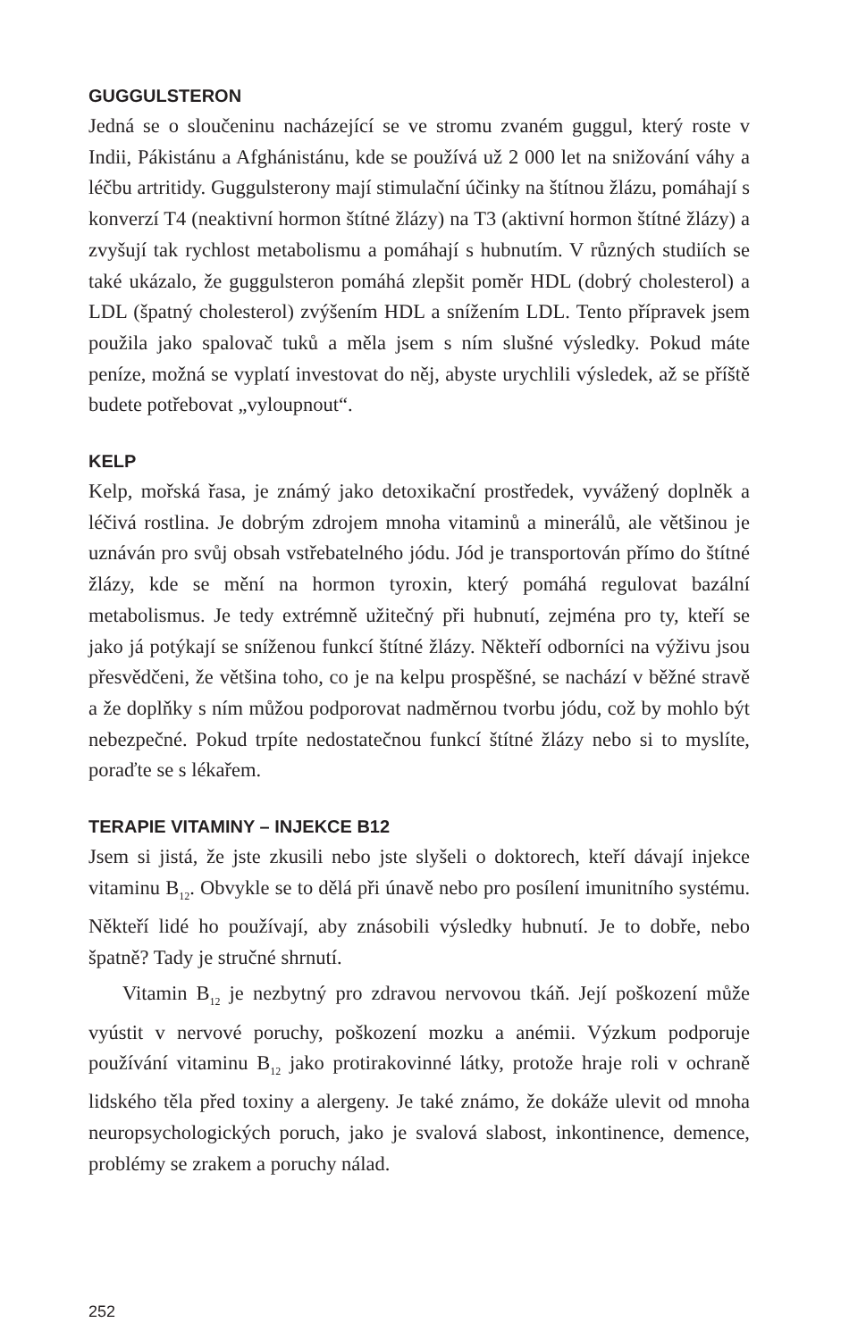GUGGULSTERON
Jedná se o sloučeninu nacházející se ve stromu zvaném guggul, který roste v Indii, Pákistánu a Afghánistánu, kde se používá už 2 000 let na snižování váhy a léčbu artritidy. Guggulsterony mají stimulační účinky na štítnou žlázu, pomáhají s konverzí T4 (neaktivní hormon štítné žlázy) na T3 (aktivní hormon štítné žlázy) a zvyšují tak rychlost metabolismu a pomáhají s hubnutím. V různých studiích se také ukázalo, že guggulsteron pomáhá zlepšit poměr HDL (dobrý cholesterol) a LDL (špatný cholesterol) zvýšením HDL a snížením LDL. Tento přípravek jsem použila jako spalovač tuků a měla jsem s ním slušné výsledky. Pokud máte peníze, možná se vyplatí investovat do něj, abyste urychlili výsledek, až se příště budete potřebovat „vyloupnout“.
KELP
Kelp, mořská řasa, je známý jako detoxikační prostředek, vyvážený doplněk a léčivá rostlina. Je dobrým zdrojem mnoha vitaminů a minerálů, ale většinou je uznáván pro svůj obsah vstřebatelného jódu. Jód je transportován přímo do štítné žlázy, kde se mění na hormon tyroxin, který pomáhá regulovat bazální metabolismus. Je tedy extrémně užitečný při hubnutí, zejména pro ty, kteří se jako já potýkají se sníženou funkcí štítné žlázy. Někteří odborníci na výživu jsou přesvědčeni, že většina toho, co je na kelpu prospěšné, se nachází v běžné stravě a že doplňky s ním můžou podporovat nadměrnou tvorbu jódu, což by mohlo být nebezpečné. Pokud trpíte nedostatečnou funkcí štítné žlázy nebo si to myslíte, poraďte se s lékařem.
TERAPIE VITAMINY – INJEKCE B12
Jsem si jistá, že jste zkusili nebo jste slyšeli o doktorech, kteří dávají injekce vitaminu B<sub>12</sub>. Obvykle se to dělá při únavě nebo pro posílení imunitního systému. Někteří lidé ho používají, aby znásobili výsledky hubnutí. Je to dobře, nebo špatně? Tady je stručné shrnutí.
Vitamin B<sub>12</sub> je nezbytný pro zdravou nervovou tkáň. Její poškození může vyústit v nervové poruchy, poškození mozku a anémii. Výzkum podporuje používání vitaminu B<sub>12</sub> jako protirakovinné látky, protože hraje roli v ochraně lidského těla před toxiny a alergeny. Je také známo, že dokáže ulevit od mnoha neuropsychologických poruch, jako je svalová slabost, inkontinence, demence, problémy se zrakem a poruchy nálad.
252